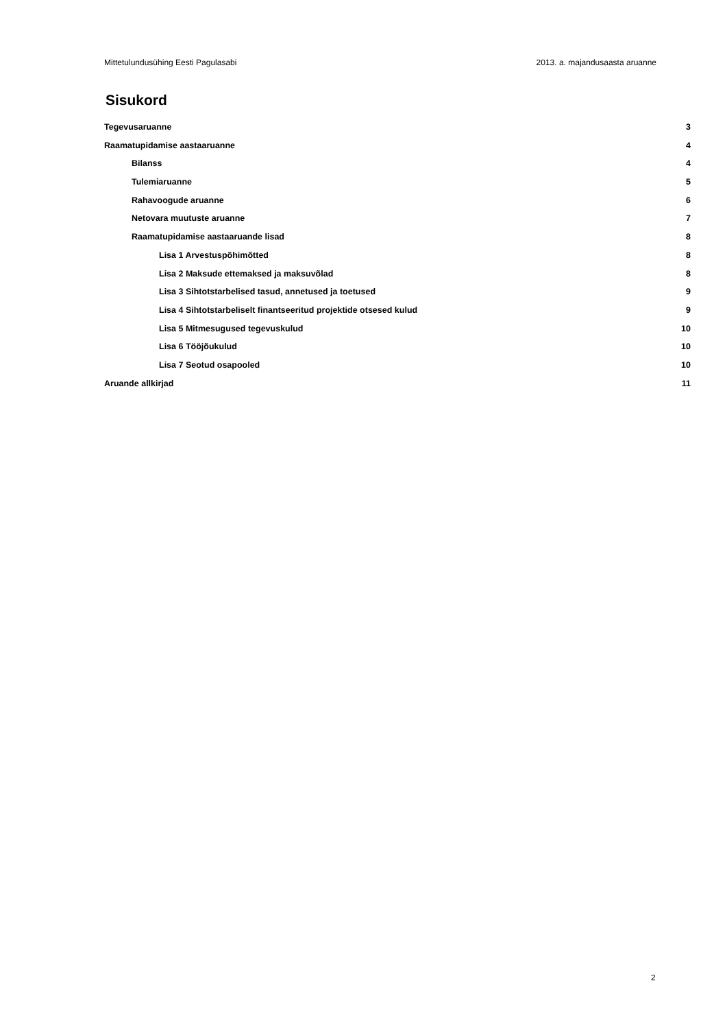Mittetulundusühing Eesti Pagulasabi 2013. a. majandusaasta aruanne
Sisukord
Tegevusaruanne 3
Raamatupidamise aastaaruanne 4
Bilanss 4
Tulemiaruanne 5
Rahavoogude aruanne 6
Netovara muutuste aruanne 7
Raamatupidamise aastaaruande lisad 8
Lisa 1 Arvestuspõhimõtted 8
Lisa 2 Maksude ettemaksed ja maksuvõlad 8
Lisa 3 Sihtotstarbelised tasud, annetused ja toetused 9
Lisa 4 Sihtotstarbeliselt finantseeritud projektide otsesed kulud 9
Lisa 5 Mitmesugused tegevuskulud 10
Lisa 6 Tööjõukulud 10
Lisa 7 Seotud osapooled 10
Aruande allkirjad 11
2